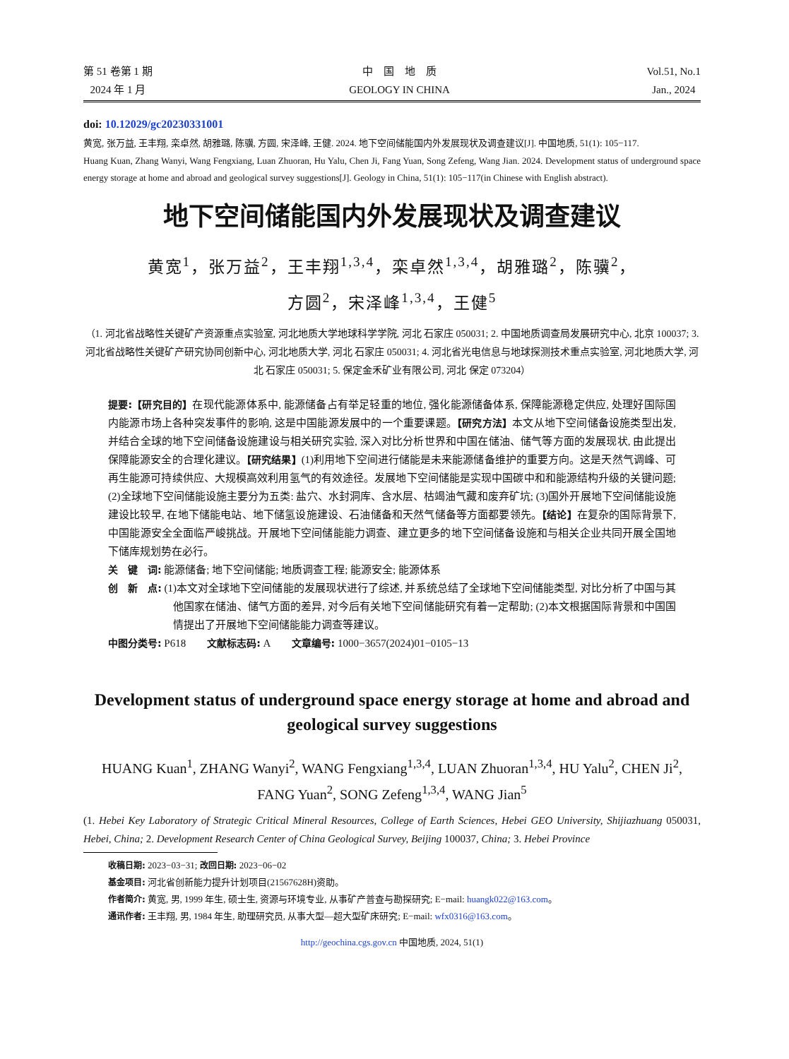第 51 卷第 1 期
2024 年 1 月
中　国　地　质
GEOLOGY IN CHINA
Vol.51, No.1
Jan., 2024
doi: 10.12029/gc20230331001
黄宽, 张万益, 王丰翔, 栾卓然, 胡雅璐, 陈骥, 方圆, 宋泽峰, 王健. 2024. 地下空间储能国内外发展现状及调查建议[J]. 中国地质, 51(1): 105−117.
Huang Kuan, Zhang Wanyi, Wang Fengxiang, Luan Zhuoran, Hu Yalu, Chen Ji, Fang Yuan, Song Zefeng, Wang Jian. 2024. Development status of underground space energy storage at home and abroad and geological survey suggestions[J]. Geology in China, 51(1): 105−117(in Chinese with English abstract).
地下空间储能国内外发展现状及调查建议
黄宽<sup>1</sup>，张万益<sup>2</sup>，王丰翔<sup>1,3,4</sup>，栾卓然<sup>1,3,4</sup>，胡雅璐<sup>2</sup>，陈骥<sup>2</sup>，
方圆<sup>2</sup>，宋泽峰<sup>1,3,4</sup>，王健<sup>5</sup>
（1. 河北省战略性关键矿产资源重点实验室, 河北地质大学地球科学学院, 河北 石家庄 050031; 2. 中国地质调查局发展研究中心, 北京 100037; 3. 河北省战略性关键矿产研究协同创新中心, 河北地质大学, 河北 石家庄 050031; 4. 河北省光电信息与地球探测技术重点实验室, 河北地质大学, 河北 石家庄 050031; 5. 保定金禾矿业有限公司, 河北 保定 073204）
提要:【研究目的】在现代能源体系中, 能源储备占有举足轻重的地位, 强化能源储备体系, 保障能源稳定供应, 处理好国际国内能源市场上各种突发事件的影响, 这是中国能源发展中的一个重要课题。【研究方法】本文从地下空间储备设施类型出发, 并结合全球的地下空间储备设施建设与相关研究实验, 深入对比分析世界和中国在储油、储气等方面的发展现状, 由此提出保障能源安全的合理化建议。【研究结果】(1)利用地下空间进行储能是未来能源储备维护的重要方向。这是天然气调峰、可再生能源可持续供应、大规模高效利用氢气的有效途径。发展地下空间储能是实现中国碳中和和能源结构升级的关键问题; (2)全球地下空间储能设施主要分为五类: 盐穴、水封洞库、含水层、枯竭油气藏和废弃矿坑; (3)国外开展地下空间储能设施建设比较早, 在地下储能电站、地下储氢设施建设、石油储备和天然气储备等方面都要领先。【结论】在复杂的国际背景下, 中国能源安全全面临严峻挑战。开展地下空间储能能力调查、建立更多的地下空间储备设施和与相关企业共同开展全国地下储库规划势在必行。
关　键　词: 能源储备; 地下空间储能; 地质调查工程; 能源安全; 能源体系
创　新　点: (1)本文对全球地下空间储能的发展现状进行了综述, 并系统总结了全球地下空间储能类型, 对比分析了中国与其他国家在储油、储气方面的差异, 对今后有关地下空间储能研究有着一定帮助; (2)本文根据国际背景和中国国情提出了开展地下空间储能能力调查等建议。
中图分类号: P618　　文献标志码: A　　文章编号: 1000−3657(2024)01−0105−13
Development status of underground space energy storage at home and abroad and geological survey suggestions
HUANG Kuan<sup>1</sup>, ZHANG Wanyi<sup>2</sup>, WANG Fengxiang<sup>1,3,4</sup>, LUAN Zhuoran<sup>1,3,4</sup>, HU Yalu<sup>2</sup>, CHEN Ji<sup>2</sup>,
FANG Yuan<sup>2</sup>, SONG Zefeng<sup>1,3,4</sup>, WANG Jian<sup>5</sup>
(1. Hebei Key Laboratory of Strategic Critical Mineral Resources, College of Earth Sciences, Hebei GEO University, Shijiazhuang 050031, Hebei, China; 2. Development Research Center of China Geological Survey, Beijing 100037, China; 3. Hebei Province
收稿日期: 2023−03−31; 改回日期: 2023−06−02
基金项目: 河北省创新能力提升计划项目(21567628H)资助。
作者简介: 黄宽, 男, 1999 年生, 硕士生, 资源与环境专业, 从事矿产普查与勘探研究; E−mail: huangk022@163.com。
通讯作者: 王丰翔, 男, 1984 年生, 助理研究员, 从事大型—超大型矿床研究; E−mail: wfx0316@163.com。
http://geochina.cgs.gov.cn 中国地质, 2024, 51(1)